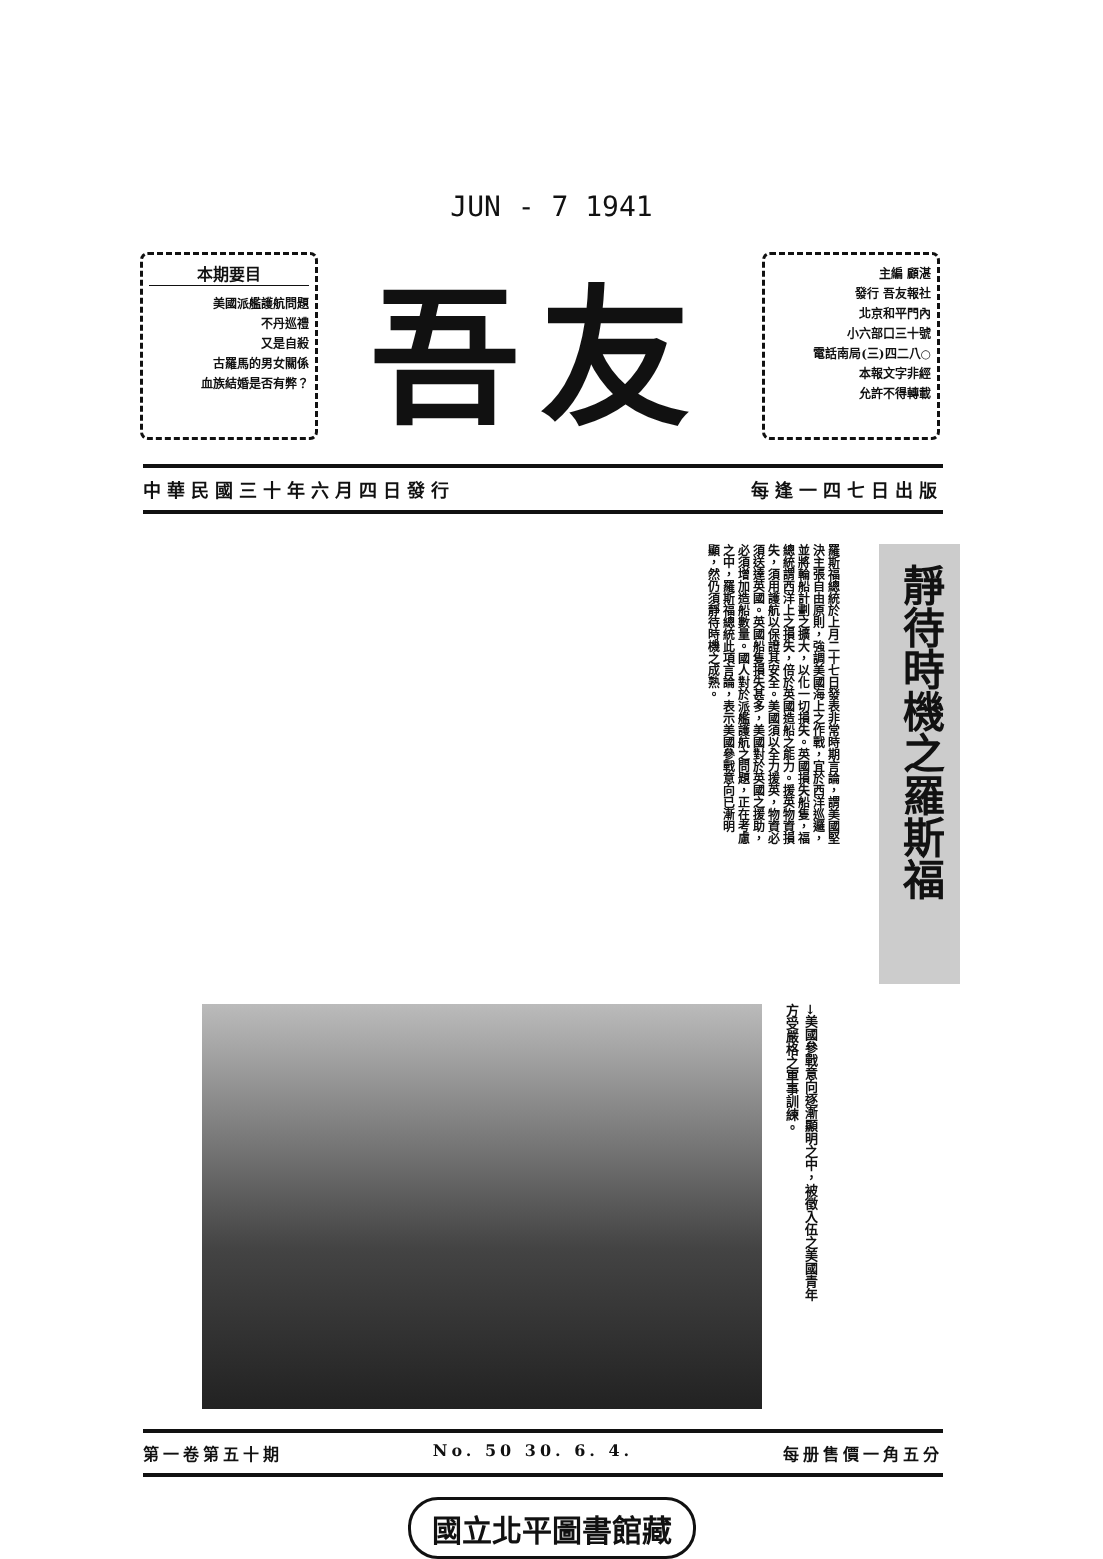JUN - 7 1941
本期要目
美國派艦護航問題
不丹巡禮
又是自殺
古羅馬的男女關係
血族結婚是否有弊？
吾友
主編 顧湛
發行 吾友報社
北京和平門內
小六部口三十號
電話南局(三)四二八○
本報文字非經
允許不得轉載
中華民國三十年六月四日發行 每逢一四七日出版
靜待時機之羅斯福
羅斯福總統於上月二十七日發表非常時期言論，謂美國堅決主張自由原則，強調美國海上之作戰，宜於西洋巡邏，並將輪船計劃之擴大，以化一切損失。英國損失船隻，福總統謂西洋上之損失，倍於英國造船之能力。援英物資損失，須用護航以保證其安全。美國須以全力援英，物資必須送達英國。英國船隻損失甚多，美國對於英國之援助，必須增加造船數量。國人對於派艦護航之問題，正在考慮之中，羅斯福總統此項言論，表示美國參戰意向已漸明顯，然仍須靜待時機之成熟。
→美國參戰意向逐漸顯明之中，被徵入伍之美國青年方受嚴格之軍事訓練。
第一卷第五十期 No. 50 30. 6. 4. 每册售價一角五分
國立北平圖書館藏